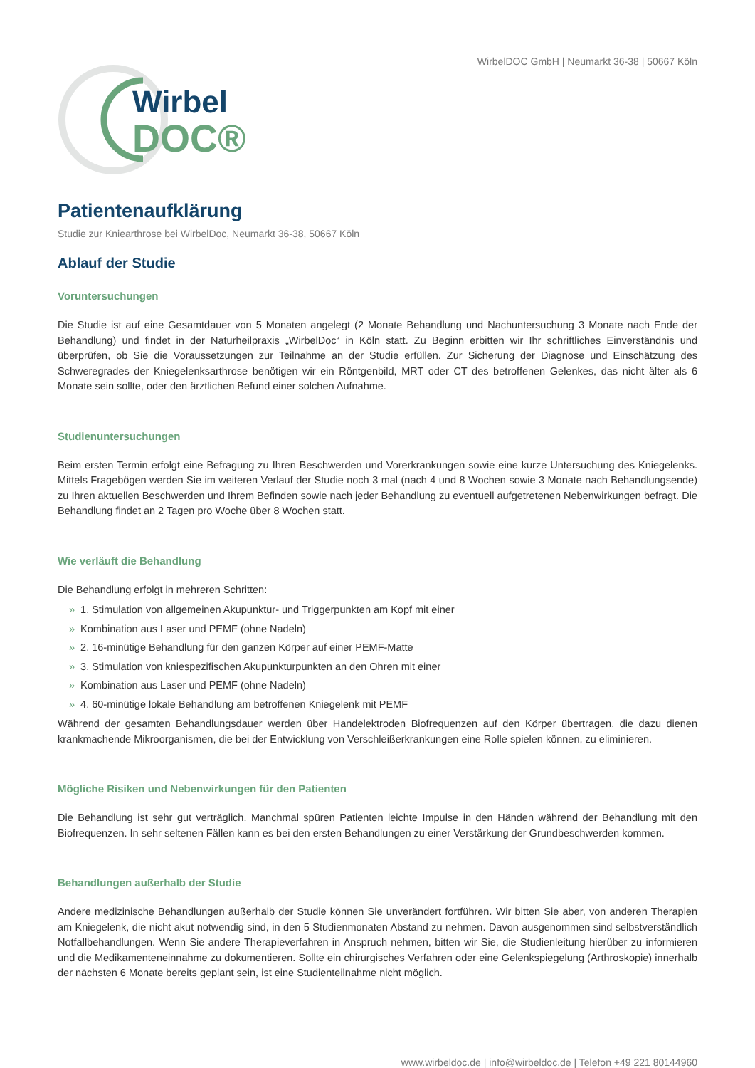WirbelDOC GmbH | Neumarkt 36-38 | 50667 Köln
Wirbel
DOC®
Patientenaufklärung
Studie zur Kniearthrose bei WirbelDoc, Neumarkt 36-38, 50667 Köln
Ablauf der Studie
Voruntersuchungen
Die Studie ist auf eine Gesamtdauer von 5 Monaten angelegt (2 Monate Behandlung und Nachuntersuchung 3 Monate nach Ende der Behandlung) und findet in der Naturheilpraxis „WirbelDoc“ in Köln statt. Zu Beginn erbitten wir Ihr schriftliches Einverständnis und überprüfen, ob Sie die Voraussetzungen zur Teilnahme an der Studie erfüllen. Zur Sicherung der Diagnose und Einschätzung des Schweregrades der Kniegelenksarthrose benötigen wir ein Röntgenbild, MRT oder CT des betroffenen Gelenkes, das nicht älter als 6 Monate sein sollte, oder den ärztlichen Befund einer solchen Aufnahme.
Studienuntersuchungen
Beim ersten Termin erfolgt eine Befragung zu Ihren Beschwerden und Vorerkrankungen sowie eine kurze Untersuchung des Kniegelenks. Mittels Fragebögen werden Sie im weiteren Verlauf der Studie noch 3 mal (nach 4 und 8 Wochen sowie 3 Monate nach Behandlungsende) zu Ihren aktuellen Beschwerden und Ihrem Befinden sowie nach jeder Behandlung zu eventuell aufgetretenen Nebenwirkungen befragt. Die Behandlung findet an 2 Tagen pro Woche über 8 Wochen statt.
Wie verläuft die Behandlung
Die Behandlung erfolgt in mehreren Schritten:
» 1. Stimulation von allgemeinen Akupunktur- und Triggerpunkten am Kopf mit einer
» Kombination aus Laser und PEMF (ohne Nadeln)
» 2. 16-minütige Behandlung für den ganzen Körper auf einer PEMF-Matte
» 3. Stimulation von kniespezifischen Akupunkturpunkten an den Ohren mit einer
» Kombination aus Laser und PEMF (ohne Nadeln)
» 4. 60-minütige lokale Behandlung am betroffenen Kniegelenk mit PEMF
Während der gesamten Behandlungsdauer werden über Handelektroden Biofrequenzen auf den Körper übertragen, die dazu dienen krankmachende Mikroorganismen, die bei der Entwicklung von Verschleißerkrankungen eine Rolle spielen können, zu eliminieren.
Mögliche Risiken und Nebenwirkungen für den Patienten
Die Behandlung ist sehr gut verträglich. Manchmal spüren Patienten leichte Impulse in den Händen während der Behandlung mit den Biofrequenzen. In sehr seltenen Fällen kann es bei den ersten Behandlungen zu einer Verstärkung der Grundbeschwerden kommen.
Behandlungen außerhalb der Studie
Andere medizinische Behandlungen außerhalb der Studie können Sie unverändert fortführen. Wir bitten Sie aber, von anderen Therapien am Kniegelenk, die nicht akut notwendig sind, in den 5 Studienmonaten Abstand zu nehmen. Davon ausgenommen sind selbstverständlich Notfallbehandlungen. Wenn Sie andere Therapieverfahren in Anspruch nehmen, bitten wir Sie, die Studienleitung hierüber zu informieren und die Medikamenteneinnahme zu dokumentieren. Sollte ein chirurgisches Verfahren oder eine Gelenkspiegelung (Arthroskopie) innerhalb der nächsten 6 Monate bereits geplant sein, ist eine Studienteilnahme nicht möglich.
www.wirbeldoc.de | info@wirbeldoc.de | Telefon +49 221 80144960